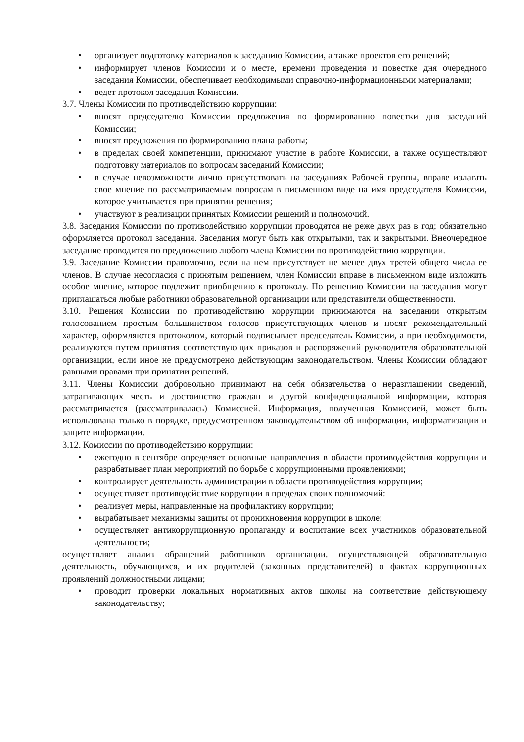• организует подготовку материалов к заседанию Комиссии, а также проектов его решений;
• информирует членов Комиссии и о месте, времени проведения и повестке дня очередного заседания Комиссии, обеспечивает необходимыми справочно-информационными материалами;
• ведет протокол заседания Комиссии.
3.7. Члены Комиссии по противодействию коррупции:
• вносят председателю Комиссии предложения по формированию повестки дня заседаний Комиссии;
• вносят предложения по формированию плана работы;
• в пределах своей компетенции, принимают участие в работе Комиссии, а также осуществляют подготовку материалов по вопросам заседаний Комиссии;
• в случае невозможности лично присутствовать на заседаниях Рабочей группы, вправе излагать свое мнение по рассматриваемым вопросам в письменном виде на имя председателя Комиссии, которое учитывается при принятии решения;
• участвуют в реализации принятых Комиссии решений и полномочий.
3.8. Заседания Комиссии по противодействию коррупции проводятся не реже двух раз в год; обязательно оформляется протокол заседания. Заседания могут быть как открытыми, так и закрытыми. Внеочередное заседание проводится по предложению любого члена Комиссии по противодействию коррупции.
3.9. Заседание Комиссии правомочно, если на нем присутствует не менее двух третей общего числа ее членов. В случае несогласия с принятым решением, член Комиссии вправе в письменном виде изложить особое мнение, которое подлежит приобщению к протоколу. По решению Комиссии на заседания могут приглашаться любые работники образовательной организации или представители общественности.
3.10. Решения Комиссии по противодействию коррупции принимаются на заседании открытым голосованием простым большинством голосов присутствующих членов и носят рекомендательный характер, оформляются протоколом, который подписывает председатель Комиссии, а при необходимости, реализуются путем принятия соответствующих приказов и распоряжений руководителя образовательной организации, если иное не предусмотрено действующим законодательством. Члены Комиссии обладают равными правами при принятии решений.
3.11. Члены Комиссии добровольно принимают на себя обязательства о неразглашении сведений, затрагивающих честь и достоинство граждан и другой конфиденциальной информации, которая рассматривается (рассматривалась) Комиссией. Информация, полученная Комиссией, может быть использована только в порядке, предусмотренном законодательством об информации, информатизации и защите информации.
3.12. Комиссии по противодействию коррупции:
• ежегодно в сентябре определяет основные направления в области противодействия коррупции и разрабатывает план мероприятий по борьбе с коррупционными проявлениями;
• контролирует деятельность администрации в области противодействия коррупции;
• осуществляет противодействие коррупции в пределах своих полномочий:
• реализует меры, направленные на профилактику коррупции;
• вырабатывает механизмы защиты от проникновения коррупции в школе;
• осуществляет антикоррупционную пропаганду и воспитание всех участников образовательной деятельности;
осуществляет анализ обращений работников организации, осуществляющей образовательную деятельность, обучающихся, и их родителей (законных представителей) о фактах коррупционных проявлений должностными лицами;
• проводит проверки локальных нормативных актов школы на соответствие действующему законодательству;